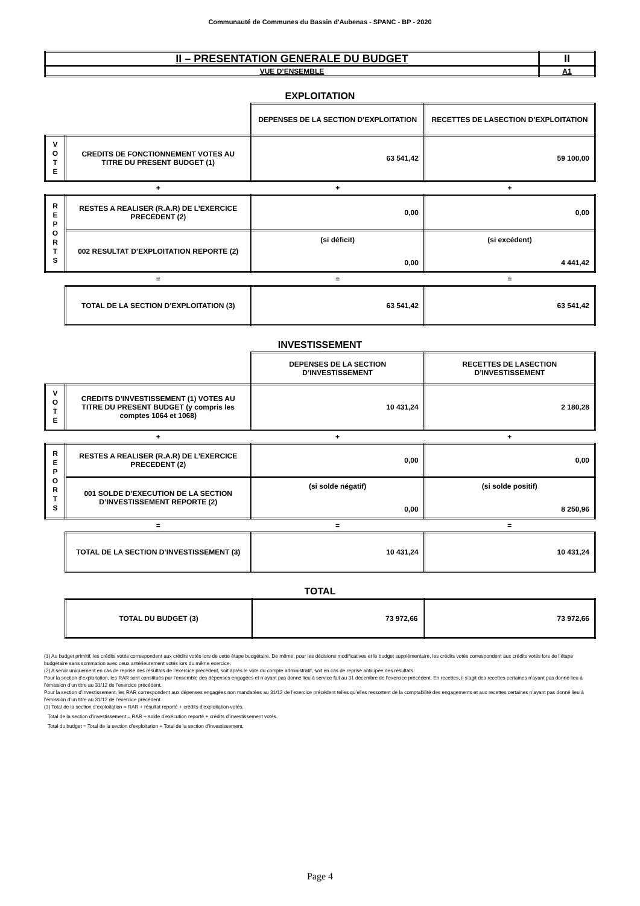Communauté de Communes du Bassin d'Aubenas - SPANC - BP - 2020
| II – PRESENTATION GENERALE DU BUDGET | II |
| VUE D’ENSEMBLE | A1 |
EXPLOITATION
| | | DEPENSES DE LA SECTION D’EXPLOITATION | RECETTES DE LASECTION D’EXPLOITATION |
| V O T E | CREDITS DE FONCTIONNEMENT VOTES AU TITRE DU PRESENT BUDGET (1) | 63 541,42 | 59 100,00 |
| | + | + | + |
| R E P O R T S | RESTES A REALISER (R.A.R) DE L’EXERCICE PRECEDENT (2) | 0,00 | 0,00 |
| | 002 RESULTAT D’EXPLOITATION REPORTE (2) | (si déficit) 0,00 | (si excédent) 4 441,42 |
| | = | = | = |
| | TOTAL DE LA SECTION D’EXPLOITATION (3) | 63 541,42 | 63 541,42 |
INVESTISSEMENT
| | | DEPENSES DE LA SECTION D’INVESTISSEMENT | RECETTES DE LASECTION D’INVESTISSEMENT |
| V O T E | CREDITS D’INVESTISSEMENT (1) VOTES AU TITRE DU PRESENT BUDGET (y compris les comptes 1064 et 1068) | 10 431,24 | 2 180,28 |
| | + | + | + |
| R E P O R T S | RESTES A REALISER (R.A.R) DE L’EXERCICE PRECEDENT (2) | 0,00 | 0,00 |
| | 001 SOLDE D’EXECUTION DE LA SECTION D’INVESTISSEMENT REPORTE (2) | (si solde négatif) 0,00 | (si solde positif) 8 250,96 |
| | = | = | = |
| | TOTAL DE LA SECTION D’INVESTISSEMENT (3) | 10 431,24 | 10 431,24 |
TOTAL
| | TOTAL DU BUDGET (3) | 73 972,66 | 73 972,66 |
(1) Au budget primitif, les crédits votés correspondent aux crédits votés lors de cette étape budgétaire. De même, pour les décisions modificatives et le budget supplémentaire, les crédits votés correspondent aux crédits votés lors de l’étape budgétaire sans sommation avec ceux antérieurement votés lors du même exercice.
(2) A servir uniquement en cas de reprise des résultats de l’exercice précédent, soit après le vote du compte administratif, soit en cas de reprise anticipée des résultats.
Pour la section d’exploitation, les RAR sont constitués par l’ensemble des dépenses engagées et n’ayant pas donné lieu à service fait au 31 décembre de l’exercice précédent. En recettes, il s’agit des recettes certaines n’ayant pas donné lieu à l’émission d’un titre au 31/12 de l’exercice précédent.
Pour la section d’investissement, les RAR correspondent aux dépenses engagées non mandatées au 31/12 de l’exercice précédent telles qu’elles ressortent de la comptabilité des engagements et aux recettes certaines n’ayant pas donné lieu à l’émission d’un titre au 31/12 de l’exercice précédent.
(3) Total de la section d’exploitation = RAR + résultat reporté + crédits d’exploitation votés.
Total de la section d’investissement = RAR + solde d’exécution reporté + crédits d’investissement votés.
Total du budget = Total de la section d’exploitation + Total de la section d’investissement.
Page 4